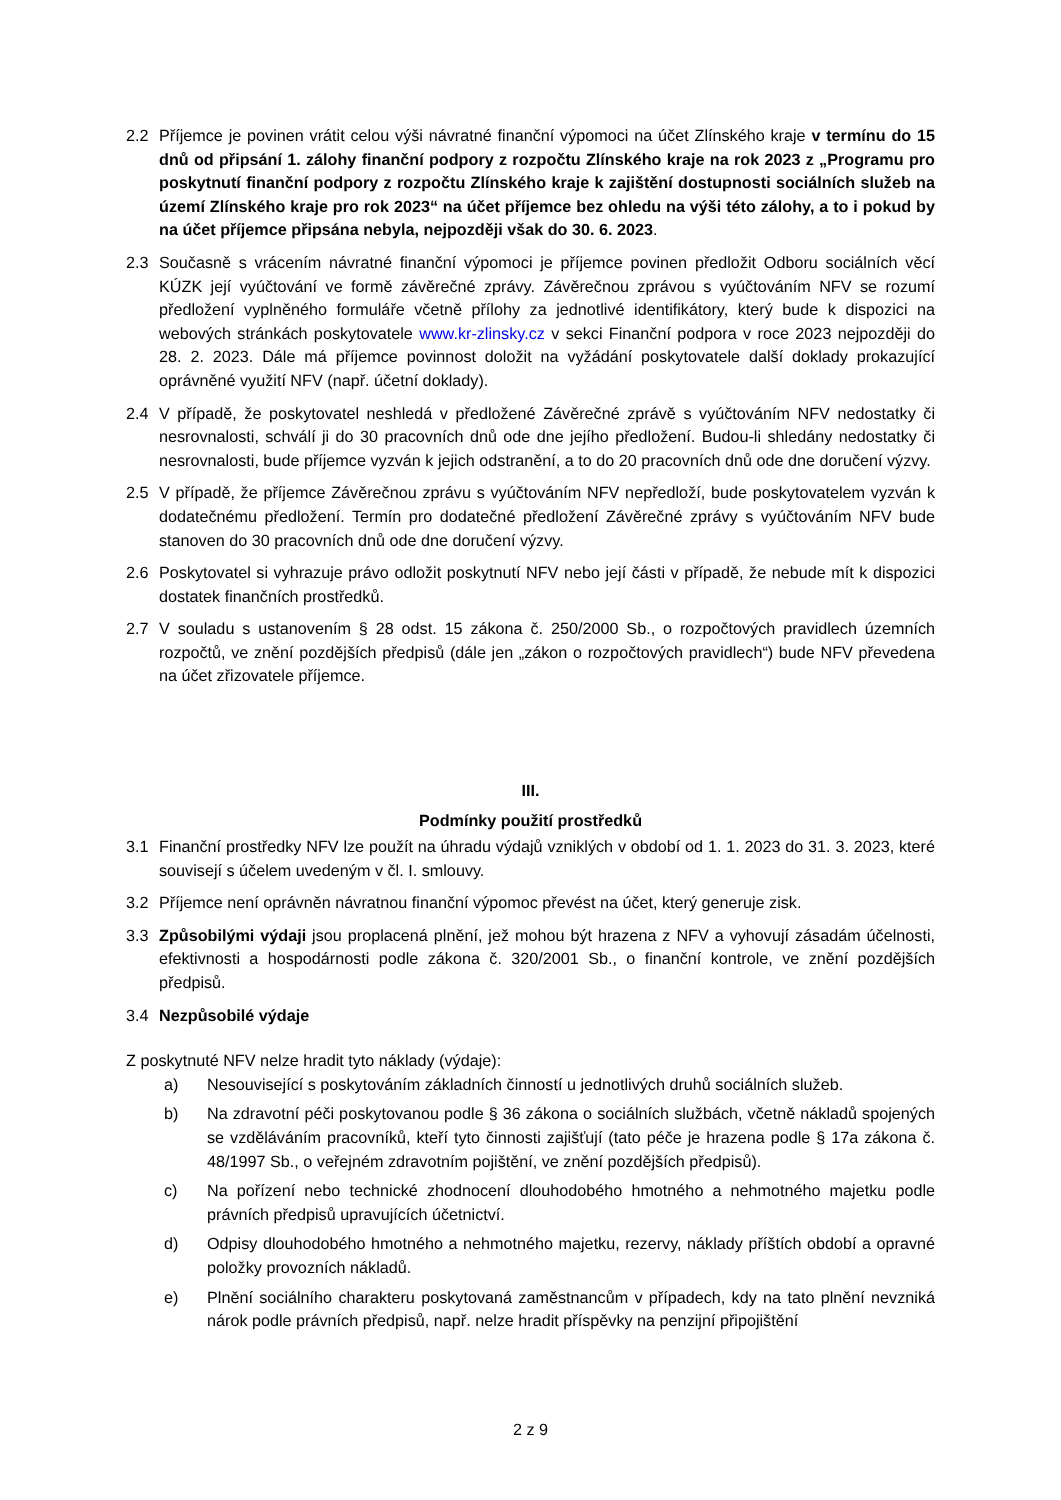2.2 Příjemce je povinen vrátit celou výši návratné finanční výpomoci na účet Zlínského kraje v termínu do 15 dnů od připsání 1. zálohy finanční podpory z rozpočtu Zlínského kraje na rok 2023 z „Programu pro poskytnutí finanční podpory z rozpočtu Zlínského kraje k zajištění dostupnosti sociálních služeb na území Zlínského kraje pro rok 2023“ na účet příjemce bez ohledu na výši této zálohy, a to i pokud by na účet příjemce připsána nebyla, nejpozději však do 30. 6. 2023.
2.3 Současně s vrácením návratné finanční výpomoci je příjemce povinen předložit Odboru sociálních věcí KÚZK její vyúčtování ve formě závěrečné zprávy. Závěrečnou zprávou s vyúčtováním NFV se rozumí předložení vyplněného formuláře včetně přílohy za jednotlivé identifikátory, který bude k dispozici na webových stránkách poskytovatele www.kr-zlinsky.cz v sekci Finanční podpora v roce 2023 nejpozději do 28. 2. 2023. Dále má příjemce povinnost doložit na vyžádání poskytovatele další doklady prokazující oprávněné využití NFV (např. účetní doklady).
2.4 V případě, že poskytovatel neshledá v předložené Závěrečné zprávě s vyúčtováním NFV nedostatky či nesrovnalosti, schválí ji do 30 pracovních dnů ode dne jejího předložení. Budou-li shledány nedostatky či nesrovnalosti, bude příjemce vyzván k jejich odstranění, a to do 20 pracovních dnů ode dne doručení výzvy.
2.5 V případě, že příjemce Závěrečnou zprávu s vyúčtováním NFV nepředloží, bude poskytovatelem vyzván k dodatečnému předložení. Termín pro dodatečné předložení Závěrečné zprávy s vyúčtováním NFV bude stanoven do 30 pracovních dnů ode dne doručení výzvy.
2.6 Poskytovatel si vyhrazuje právo odložit poskytnutí NFV nebo její části v případě, že nebude mít k dispozici dostatek finančních prostředků.
2.7 V souladu s ustanovením § 28 odst. 15 zákona č. 250/2000 Sb., o rozpočtových pravidlech územních rozpočtů, ve znění pozdějších předpisů (dále jen „zákon o rozpočtových pravidlech“) bude NFV převedena na účet zřizovatele příjemce.
III.
Podmínky použití prostředků
3.1 Finanční prostředky NFV lze použít na úhradu výdajů vzniklých v období od 1. 1. 2023 do 31. 3. 2023, které souvisejí s účelem uvedeným v čl. I. smlouvy.
3.2 Příjemce není oprávněn návratnou finanční výpomoc převést na účet, který generuje zisk.
3.3 Způsobilými výdaji jsou proplacená plnění, jež mohou být hrazena z NFV a vyhovují zásadám účelnosti, efektivnosti a hospodárnosti podle zákona č. 320/2001 Sb., o finanční kontrole, ve znění pozdějších předpisů.
3.4 Nezpůsobilé výdaje
Z poskytnuté NFV nelze hradit tyto náklady (výdaje):
a) Nesouvisející s poskytováním základních činností u jednotlivých druhů sociálních služeb.
b) Na zdravotní péči poskytovanou podle § 36 zákona o sociálních službách, včetně nákladů spojených se vzděláváním pracovníků, kteří tyto činnosti zajišťují (tato péče je hrazena podle § 17a zákona č. 48/1997 Sb., o veřejném zdravotním pojištění, ve znění pozdějších předpisů).
c) Na pořízení nebo technické zhodnocení dlouhodobého hmotného a nehmotného majetku podle právních předpisů upravujících účetnictví.
d) Odpisy dlouhodobého hmotného a nehmotného majetku, rezervy, náklady příštích období a opravné položky provozních nákladů.
e) Plnění sociálního charakteru poskytovaná zaměstnancům v případech, kdy na tato plnění nevzniká nárok podle právních předpisů, např. nelze hradit příspěvky na penzijní připojištění
2 z 9